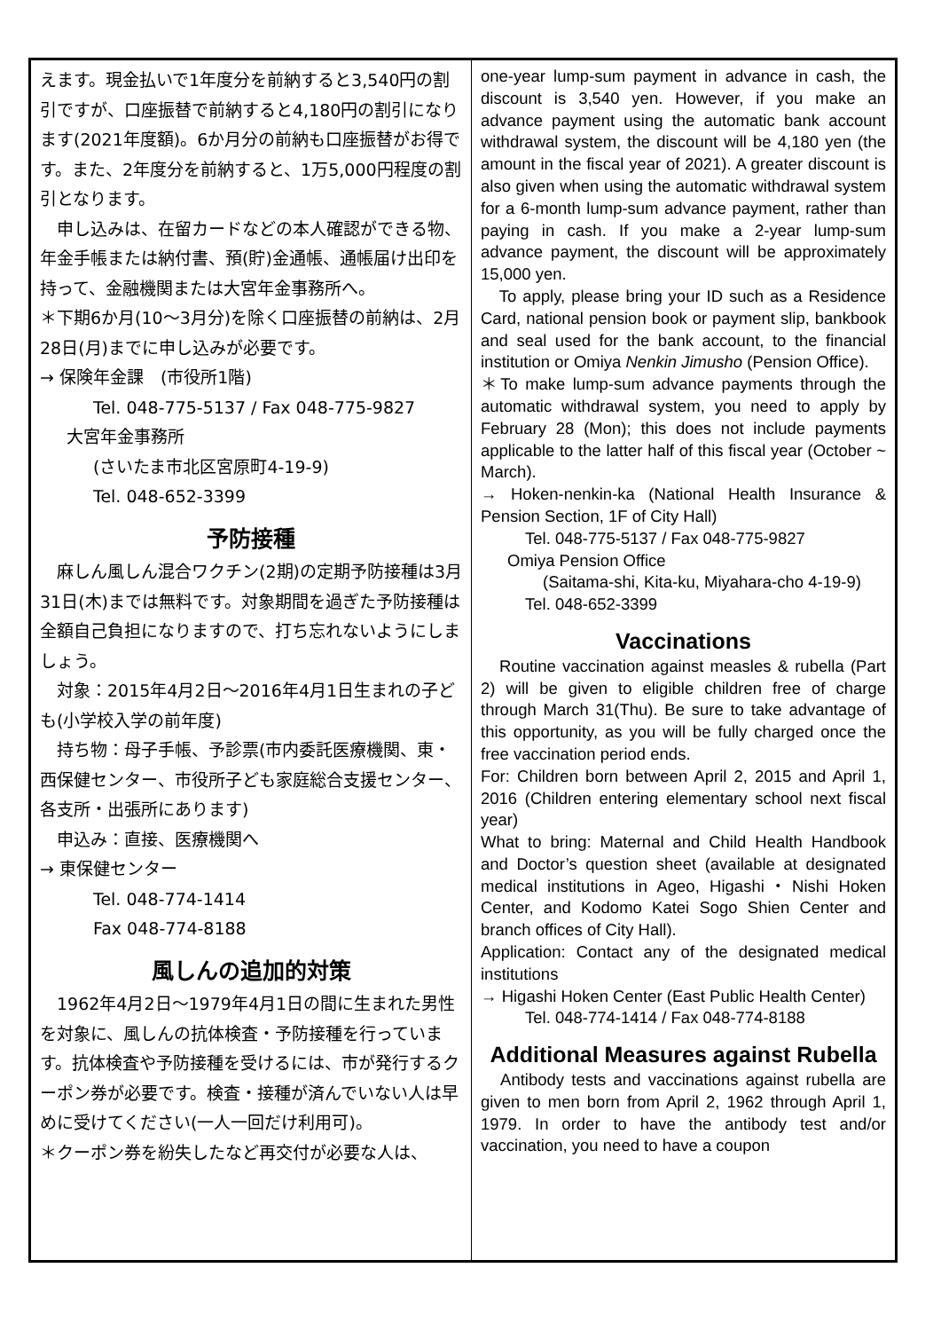えます。現金払いで1年度分を前納すると3,540円の割引ですが、口座振替で前納すると4,180円の割引になります(2021年度額)。6か月分の前納も口座振替がお得です。また、2年度分を前納すると、1万5,000円程度の割引となります。
　申し込みは、在留カードなどの本人確認ができる物、年金手帳または納付書、預(貯)金通帳、通帳届け出印を持って、金融機関または大宮年金事務所へ。
＊下期6か月(10～3月分)を除く口座振替の前納は、2月28日(月)までに申し込みが必要です。
→ 保険年金課　(市役所1階)
Tel. 048-775-5137 / Fax 048-775-9827
大宮年金事務所
(さいたま市北区宮原町4-19-9)
Tel. 048-652-3399
予防接種
　麻しん風しん混合ワクチン(2期)の定期予防接種は3月31日(木)までは無料です。対象期間を過ぎた予防接種は全額自己負担になりますので、打ち忘れないようにしましょう。
　対象：2015年4月2日～2016年4月1日生まれの子ども(小学校入学の前年度)
　持ち物：母子手帳、予診票(市内委託医療機関、東・西保健センター、市役所子ども家庭総合支援センター、各支所・出張所にあります)
　申込み：直接、医療機関へ
→ 東保健センター
Tel. 048-774-1414
Fax 048-774-8188
風しんの追加的対策
　1962年4月2日～1979年4月1日の間に生まれた男性を対象に、風しんの抗体検査・予防接種を行っています。抗体検査や予防接種を受けるには、市が発行するクーポン券が必要です。検査・接種が済んでいない人は早めに受けてください(一人一回だけ利用可)。
＊クーポン券を紛失したなど再交付が必要な人は、
one-year lump-sum payment in advance in cash, the discount is 3,540 yen. However, if you make an advance payment using the automatic bank account withdrawal system, the discount will be 4,180 yen (the amount in the fiscal year of 2021). A greater discount is also given when using the automatic withdrawal system for a 6-month lump-sum advance payment, rather than paying in cash. If you make a 2-year lump-sum advance payment, the discount will be approximately 15,000 yen.
　To apply, please bring your ID such as a Residence Card, national pension book or payment slip, bankbook and seal used for the bank account, to the financial institution or Omiya Nenkin Jimusho (Pension Office).
＊To make lump-sum advance payments through the automatic withdrawal system, you need to apply by February 28 (Mon); this does not include payments applicable to the latter half of this fiscal year (October ~ March).
→ Hoken-nenkin-ka (National Health Insurance & Pension Section, 1F of City Hall)
Tel. 048-775-5137 / Fax 048-775-9827
Omiya Pension Office
(Saitama-shi, Kita-ku, Miyahara-cho 4-19-9)
Tel. 048-652-3399
Vaccinations
　Routine vaccination against measles & rubella (Part 2) will be given to eligible children free of charge through March 31(Thu). Be sure to take advantage of this opportunity, as you will be fully charged once the free vaccination period ends.
For: Children born between April 2, 2015 and April 1, 2016 (Children entering elementary school next fiscal year)
What to bring: Maternal and Child Health Handbook and Doctor’s question sheet (available at designated medical institutions in Ageo, Higashi・Nishi Hoken Center, and Kodomo Katei Sogo Shien Center and branch offices of City Hall).
Application: Contact any of the designated medical institutions
→ Higashi Hoken Center (East Public Health Center)
Tel. 048-774-1414 / Fax 048-774-8188
Additional Measures against Rubella
　Antibody tests and vaccinations against rubella are given to men born from April 2, 1962 through April 1, 1979. In order to have the antibody test and/or vaccination, you need to have a coupon